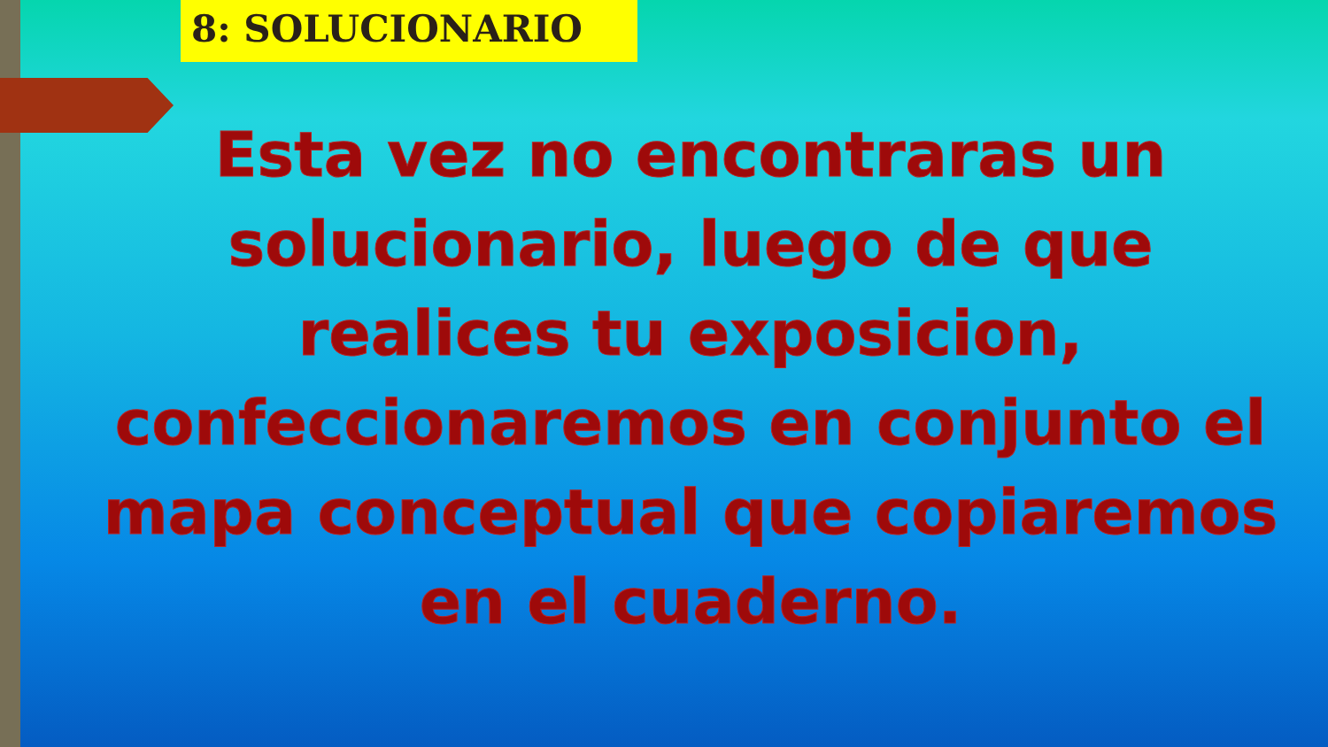8: SOLUCIONARIO
Esta vez no encontraras un solucionario, luego de que realices tu exposicion, confeccionaremos en conjunto el mapa conceptual que copiaremos en el cuaderno.